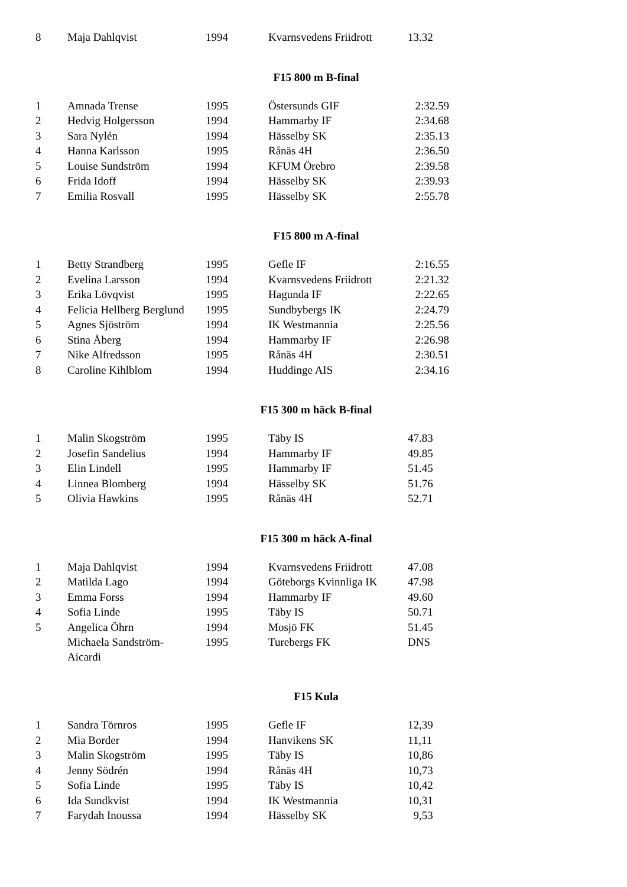| 8 | Maja Dahlqvist | 1994 | Kvarnsvedens Friidrott | 13.32 |
F15 800 m B-final
| 1 | Amnada Trense | 1995 | Östersunds GIF | 2:32.59 |
| 2 | Hedvig Holgersson | 1994 | Hammarby IF | 2:34.68 |
| 3 | Sara Nylén | 1994 | Hässelby SK | 2:35.13 |
| 4 | Hanna Karlsson | 1995 | Rånäs 4H | 2:36.50 |
| 5 | Louise Sundström | 1994 | KFUM Örebro | 2:39.58 |
| 6 | Frida Idoff | 1994 | Hässelby SK | 2:39.93 |
| 7 | Emilia Rosvall | 1995 | Hässelby SK | 2:55.78 |
F15 800 m A-final
| 1 | Betty Strandberg | 1995 | Gefle IF | 2:16.55 |
| 2 | Evelina Larsson | 1994 | Kvarnsvedens Friidrott | 2:21.32 |
| 3 | Erika Lövqvist | 1995 | Hagunda IF | 2:22.65 |
| 4 | Felicia Hellberg Berglund | 1995 | Sundbybergs IK | 2:24.79 |
| 5 | Agnes Sjöström | 1994 | IK Westmannia | 2:25.56 |
| 6 | Stina Åberg | 1994 | Hammarby IF | 2:26.98 |
| 7 | Nike Alfredsson | 1995 | Rånäs 4H | 2:30.51 |
| 8 | Caroline Kihlblom | 1994 | Huddinge AIS | 2:34.16 |
F15 300 m häck B-final
| 1 | Malin Skogström | 1995 | Täby IS | 47.83 |
| 2 | Josefin Sandelius | 1994 | Hammarby IF | 49.85 |
| 3 | Elin Lindell | 1995 | Hammarby IF | 51.45 |
| 4 | Linnea Blomberg | 1994 | Hässelby SK | 51.76 |
| 5 | Olivia Hawkins | 1995 | Rånäs 4H | 52.71 |
F15 300 m häck A-final
| 1 | Maja Dahlqvist | 1994 | Kvarnsvedens Friidrott | 47.08 |
| 2 | Matilda Lago | 1994 | Göteborgs Kvinnliga IK | 47.98 |
| 3 | Emma Forss | 1994 | Hammarby IF | 49.60 |
| 4 | Sofia Linde | 1995 | Täby IS | 50.71 |
| 5 | Angelica Öhrn | 1994 | Mosjö FK | 51.45 |
| | Michaela Sandström- Aicardi | 1995 | Turebergs FK | DNS |
F15 Kula
| 1 | Sandra Törnros | 1995 | Gefle IF | 12,39 |
| 2 | Mia Border | 1994 | Hanvikens SK | 11,11 |
| 3 | Malin Skogström | 1995 | Täby IS | 10,86 |
| 4 | Jenny Södrén | 1994 | Rånäs 4H | 10,73 |
| 5 | Sofia Linde | 1995 | Täby IS | 10,42 |
| 6 | Ida Sundkvist | 1994 | IK Westmannia | 10,31 |
| 7 | Farydah Inoussa | 1994 | Hässelby SK | 9,53 |